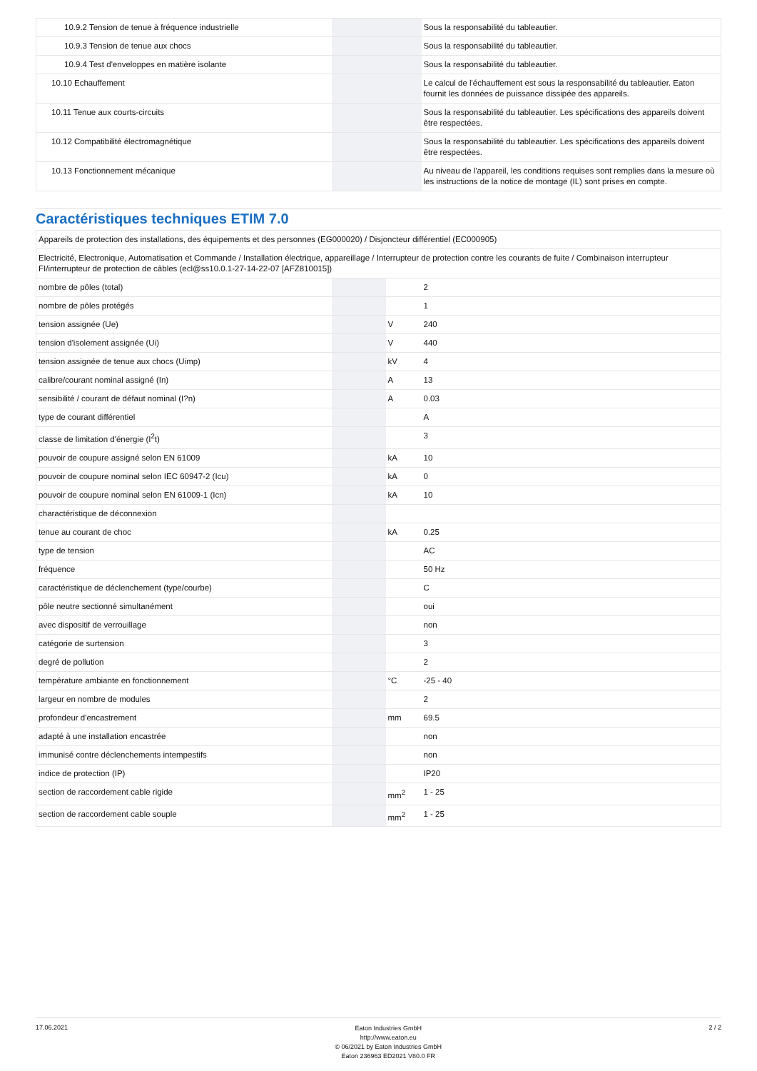| 10.9.2 Tension de tenue à fréquence industrielle | | | Sous la responsabilité du tableautier. |
| 10.9.3 Tension de tenue aux chocs | | | Sous la responsabilité du tableautier. |
| 10.9.4 Test d'enveloppes en matière isolante | | | Sous la responsabilité du tableautier. |
| 10.10 Echauffement | | | Le calcul de l'échauffement est sous la responsabilité du tableautier. Eaton fournit les données de puissance dissipée des appareils. |
| 10.11 Tenue aux courts-circuits | | | Sous la responsabilité du tableautier. Les spécifications des appareils doivent être respectées. |
| 10.12 Compatibilité électromagnétique | | | Sous la responsabilité du tableautier. Les spécifications des appareils doivent être respectées. |
| 10.13 Fonctionnement mécanique | | | Au niveau de l'appareil, les conditions requises sont remplies dans la mesure où les instructions de la notice de montage (IL) sont prises en compte. |
Caractéristiques techniques ETIM 7.0
| Appareils de protection des installations, des équipements et des personnes (EG000020) / Disjoncteur différentiel (EC000905) | | | |
| Electricité, Electronique, Automatisation et Commande / Installation électrique, appareillage / Interrupteur de protection contre les courants de fuite / Combinaison interrupteur FI/interrupteur de protection de câbles (ecl@ss10.0.1-27-14-22-07 [AFZ810015]) | | | |
| nombre de pôles (total) | | | 2 |
| nombre de pôles protégés | | | 1 |
| tension assignée (Ue) | | V | 240 |
| tension d'isolement assignée (Ui) | | V | 440 |
| tension assignée de tenue aux chocs (Uimp) | | kV | 4 |
| calibre/courant nominal assigné (In) | | A | 13 |
| sensibilité / courant de défaut nominal (I?n) | | A | 0.03 |
| type de courant différentiel | | | A |
| classe de limitation d'énergie (I<sup>2</sup>t) | | | 3 |
| pouvoir de coupure assigné selon EN 61009 | | kA | 10 |
| pouvoir de coupure nominal selon IEC 60947-2 (Icu) | | kA | 0 |
| pouvoir de coupure nominal selon EN 61009-1 (Icn) | | kA | 10 |
| charactéristique de déconnexion | | | |
| tenue au courant de choc | | kA | 0.25 |
| type de tension | | | AC |
| fréquence | | | 50 Hz |
| caractéristique de déclenchement (type/courbe) | | | C |
| pôle neutre sectionné simultanément | | | oui |
| avec dispositif de verrouillage | | | non |
| catégorie de surtension | | | 3 |
| degré de pollution | | | 2 |
| température ambiante en fonctionnement | | °C | -25 - 40 |
| largeur en nombre de modules | | | 2 |
| profondeur d'encastrement | | mm | 69.5 |
| adapté à une installation encastrée | | | non |
| immunisé contre déclenchements intempestifs | | | non |
| indice de protection (IP) | | | IP20 |
| section de raccordement cable rigide | | mm<sup>2</sup> | 1 - 25 |
| section de raccordement cable souple | | mm<sup>2</sup> | 1 - 25 |
17.06.2021
Eaton Industries GmbH
http://www.eaton.eu
© 06/2021 by Eaton Industries GmbH
Eaton 236963 ED2021 V80.0 FR
2 / 2